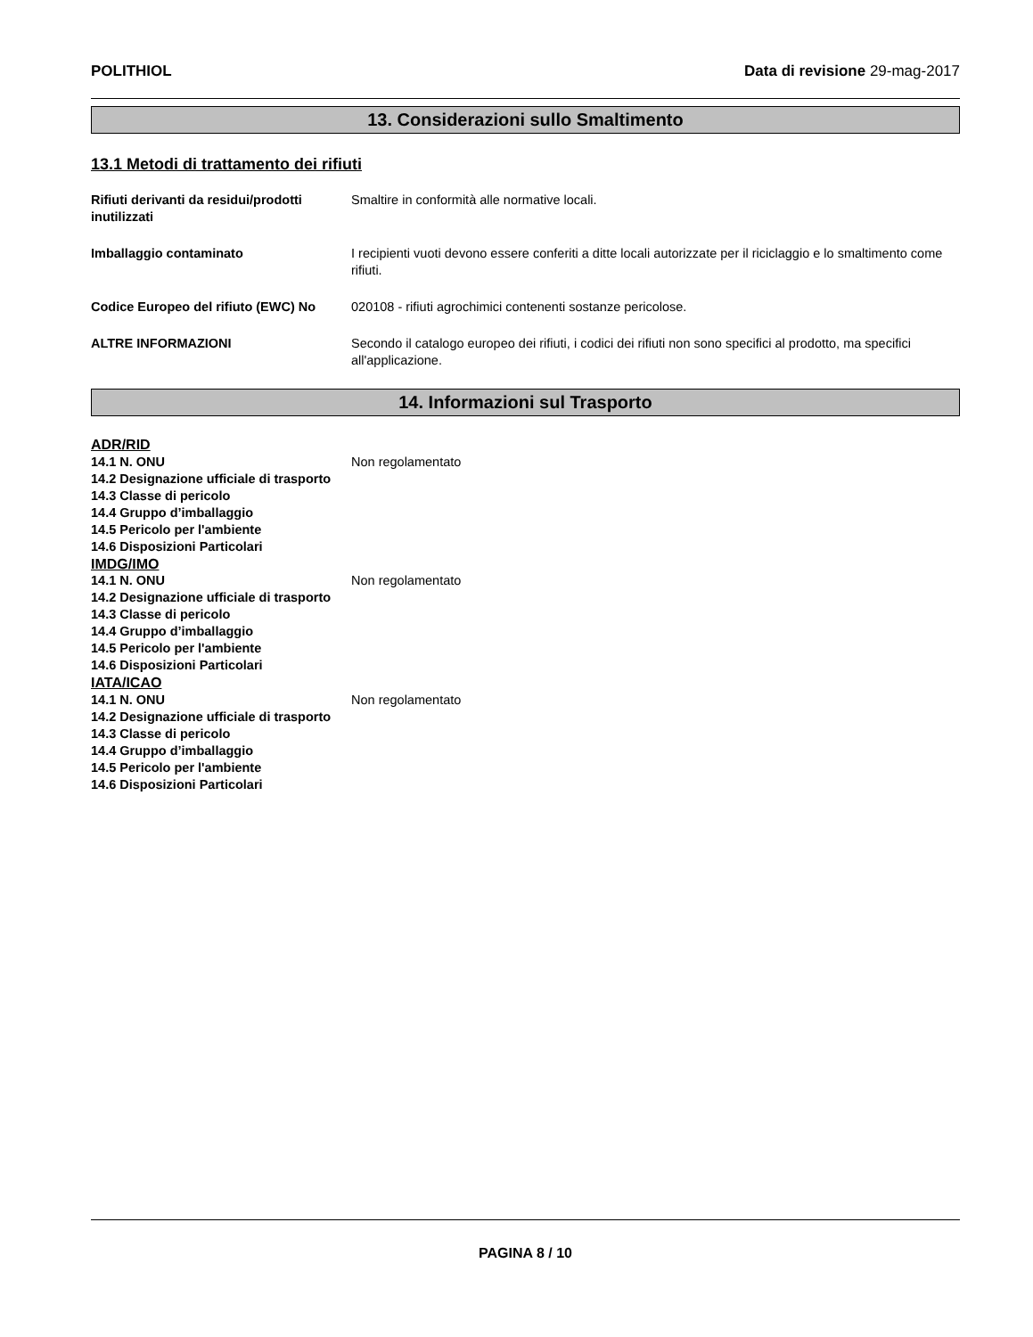POLITHIOL Data di revisione 29-mag-2017
13. Considerazioni sullo Smaltimento
13.1 Metodi di trattamento dei rifiuti
Rifiuti derivanti da residui/prodotti inutilizzati
Smaltire in conformità alle normative locali.
Imballaggio contaminato I recipienti vuoti devono essere conferiti a ditte locali autorizzate per il riciclaggio e lo smaltimento come rifiuti.
Codice Europeo del rifiuto (EWC) No
020108 - rifiuti agrochimici contenenti sostanze pericolose.
ALTRE INFORMAZIONI Secondo il catalogo europeo dei rifiuti, i codici dei rifiuti non sono specifici al prodotto, ma specifici all'applicazione.
14. Informazioni sul Trasporto
ADR/RID
14.1 N. ONU Non regolamentato
14.2 Designazione ufficiale di trasporto
14.3 Classe di pericolo
14.4 Gruppo d’imballaggio
14.5 Pericolo per l'ambiente
14.6 Disposizioni Particolari
IMDG/IMO
14.1 N. ONU Non regolamentato
14.2 Designazione ufficiale di trasporto
14.3 Classe di pericolo
14.4 Gruppo d’imballaggio
14.5 Pericolo per l'ambiente
14.6 Disposizioni Particolari
IATA/ICAO
14.1 N. ONU Non regolamentato
14.2 Designazione ufficiale di trasporto
14.3 Classe di pericolo
14.4 Gruppo d’imballaggio
14.5 Pericolo per l'ambiente
14.6 Disposizioni Particolari
PAGINA 8 / 10